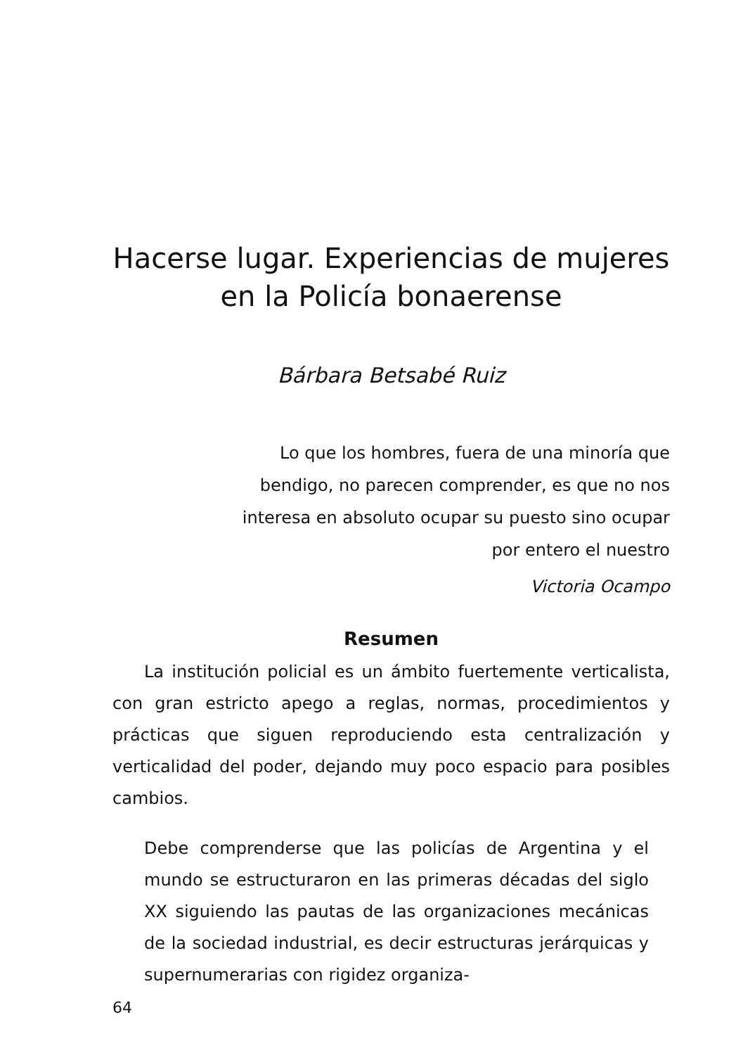Hacerse lugar. Experiencias de mujeres
en la Policía bonaerense
Bárbara Betsabé Ruiz
Lo que los hombres, fuera de una minoría que bendigo, no parecen comprender, es que no nos interesa en absoluto ocupar su puesto sino ocupar por entero el nuestro
Victoria Ocampo
Resumen
La institución policial es un ámbito fuertemente verticalista, con gran estricto apego a reglas, normas, procedimientos y prácticas que siguen reproduciendo esta centralización y verticalidad del poder, dejando muy poco espacio para posibles cambios.
Debe comprenderse que las policías de Argentina y el mundo se estructuraron en las primeras décadas del siglo XX siguiendo las pautas de las organizaciones mecánicas de la sociedad industrial, es decir estructuras jerárquicas y supernumerarias con rigidez organiza-
64